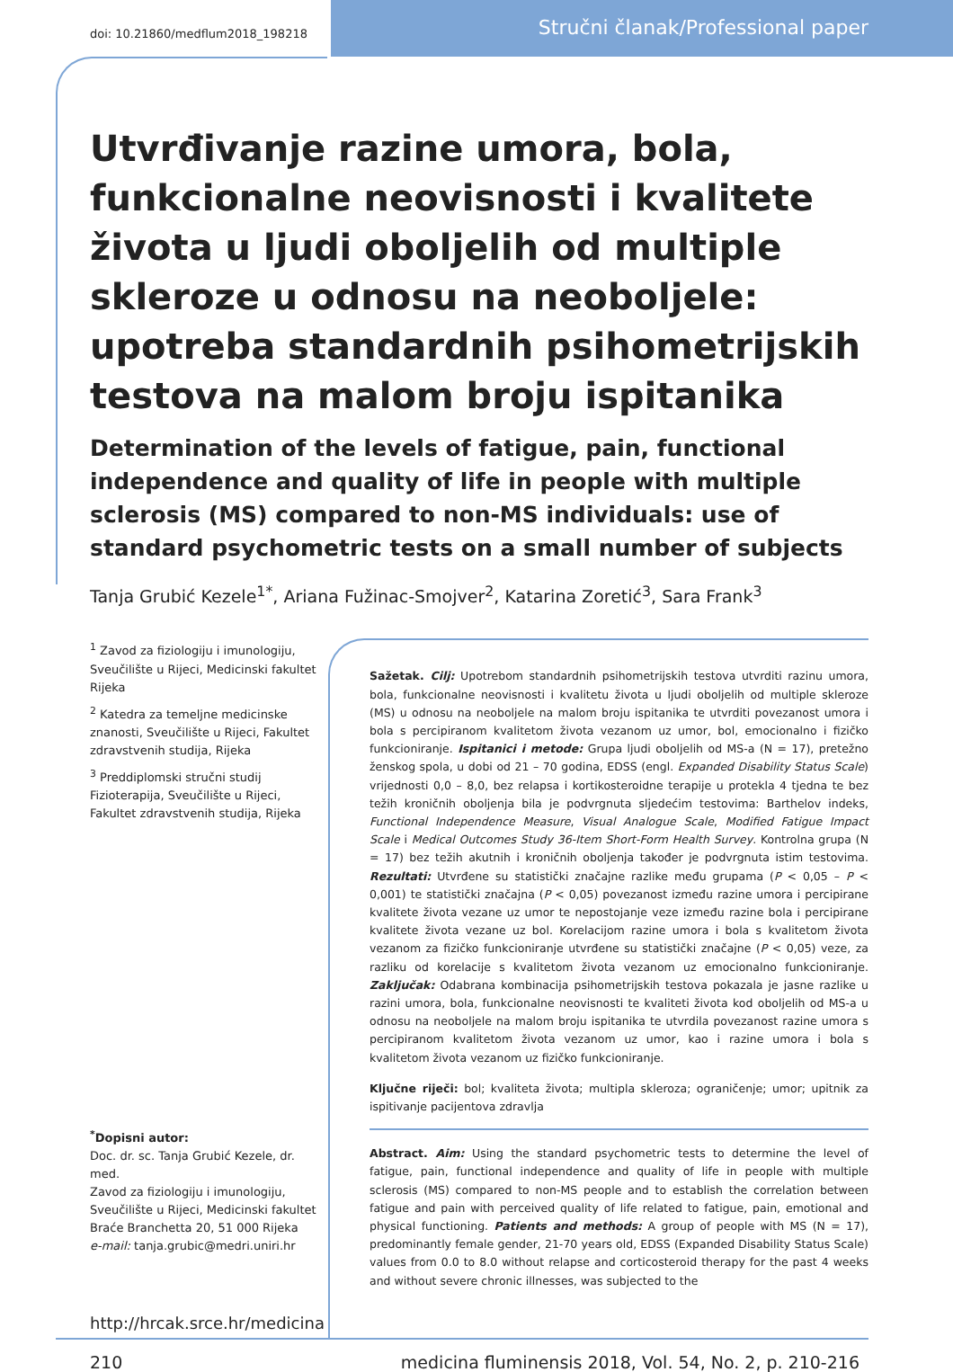doi: 10.21860/medflum2018_198218
Stručni članak/Professional paper
Utvrđivanje razine umora, bola, funkcionalne neovisnosti i kvalitete života u ljudi oboljelih od multiple skleroze u odnosu na neoboljele: upotreba standardnih psihometrijskih testova na malom broju ispitanika
Determination of the levels of fatigue, pain, functional independence and quality of life in people with multiple sclerosis (MS) compared to non-MS individuals: use of standard psychometric tests on a small number of subjects
Tanja Grubić Kezele<sup>1*</sup>, Ariana Fužinac-Smojver<sup>2</sup>, Katarina Zoretić<sup>3</sup>, Sara Frank<sup>3</sup>
<sup>1</sup> Zavod za fiziologiju i imunologiju, Sveučilište u Rijeci, Medicinski fakultet Rijeka
<sup>2</sup> Katedra za temeljne medicinske znanosti, Sveučilište u Rijeci, Fakultet zdravstvenih studija, Rijeka
<sup>3</sup> Preddiplomski stručni studij Fizioterapija, Sveučilište u Rijeci, Fakultet zdravstvenih studija, Rijeka
<sup>*</sup> Dopisni autor:
Doc. dr. sc. Tanja Grubić Kezele, dr. med.
Zavod za fiziologiju i imunologiju,
Sveučilište u Rijeci, Medicinski fakultet
Braće Branchetta 20, 51 000 Rijeka
e-mail: tanja.grubic@medri.uniri.hr
http://hrcak.srce.hr/medicina
Sažetak. Cilj: Upotrebom standardnih psihometrijskih testova utvrditi razinu umora, bola, funkcionalne neovisnosti i kvalitetu života u ljudi oboljelih od multiple skleroze (MS) u odnosu na neoboljele na malom broju ispitanika te utvrditi povezanost umora i bola s percipiranom kvalitetom života vezanom uz umor, bol, emocionalno i fizičko funkcioniranje. Ispitanici i metode: Grupa ljudi oboljelih od MS-a (N = 17), pretežno ženskog spola, u dobi od 21 – 70 godina, EDSS (engl. Expanded Disability Status Scale) vrijednosti 0,0 – 8,0, bez relapsa i kortikosteroidne terapije u protekla 4 tjedna te bez težih kroničnih oboljenja bila je podvrgnuta sljedećim testovima: Barthelov indeks, Functional Independence Measure, Visual Analogue Scale, Modified Fatigue Impact Scale i Medical Outcomes Study 36-Item Short-Form Health Survey. Kontrolna grupa (N = 17) bez težih akutnih i kroničnih oboljenja također je podvrgnuta istim testovima. Rezultati: Utvrđene su statistički značajne razlike među grupama (P < 0,05 – P < 0,001) te statistički značajna (P < 0,05) povezanost između razine umora i percipirane kvalitete života vezane uz umor te nepostojanje veze između razine bola i percipirane kvalitete života vezane uz bol. Korelacijom razine umora i bola s kvalitetom života vezanom za fizičko funkcioniranje utvrđene su statistički značajne (P < 0,05) veze, za razliku od korelacije s kvalitetom života vezanom uz emocionalno funkcioniranje. Zaključak: Odabrana kombinacija psihometrijskih testova pokazala je jasne razlike u razini umora, bola, funkcionalne neovisnosti te kvaliteti života kod oboljelih od MS-a u odnosu na neoboljele na malom broju ispitanika te utvrdila povezanost razine umora s percipiranom kvalitetom života vezanom uz umor, kao i razine umora i bola s kvalitetom života vezanom uz fizičko funkcioniranje.
Ključne riječi: bol; kvaliteta života; multipla skleroza; ograničenje; umor; upitnik za ispitivanje pacijentova zdravlja
Abstract. Aim: Using the standard psychometric tests to determine the level of fatigue, pain, functional independence and quality of life in people with multiple sclerosis (MS) compared to non-MS people and to establish the correlation between fatigue and pain with perceived quality of life related to fatigue, pain, emotional and physical functioning. Patients and methods: A group of people with MS (N = 17), predominantly female gender, 21-70 years old, EDSS (Expanded Disability Status Scale) values from 0.0 to 8.0 without relapse and corticosteroid therapy for the past 4 weeks and without severe chronic illnesses, was subjected to the
210 medicina fluminensis 2018, Vol. 54, No. 2, p. 210-216